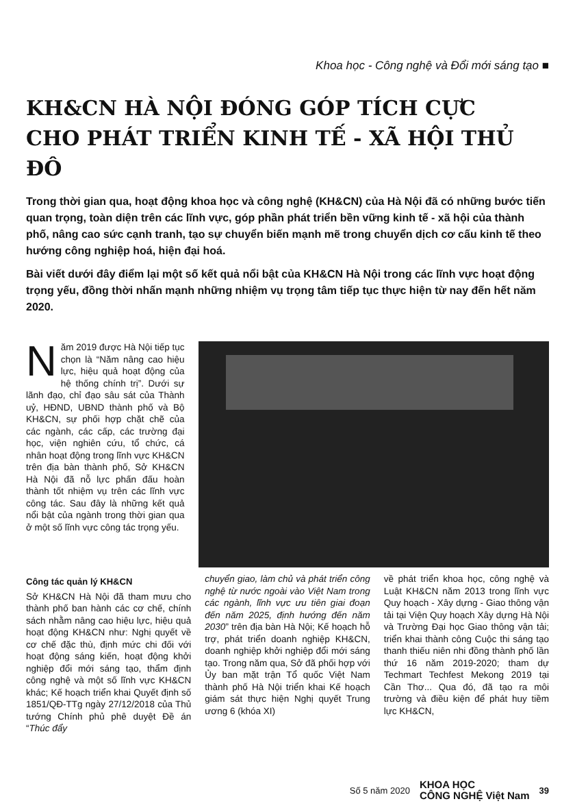Khoa học - Công nghệ và Đổi mới sáng tạo ■
KH&CN HÀ NỘI ĐÓNG GÓP TÍCH CỰC
CHO PHÁT TRIỂN KINH TẾ - XÃ HỘI THỦ ĐÔ
Trong thời gian qua, hoạt động khoa học và công nghệ (KH&CN) của Hà Nội đã có những bước tiến quan trọng, toàn diện trên các lĩnh vực, góp phần phát triển bền vững kinh tế - xã hội của thành phố, nâng cao sức cạnh tranh, tạo sự chuyển biến mạnh mẽ trong chuyển dịch cơ cấu kinh tế theo hướng công nghiệp hoá, hiện đại hoá.
Bài viết dưới đây điểm lại một số kết quả nổi bật của KH&CN Hà Nội trong các lĩnh vực hoạt động trọng yếu, đồng thời nhấn mạnh những nhiệm vụ trọng tâm tiếp tục thực hiện từ nay đến hết năm 2020.
Năm 2019 được Hà Nội tiếp tục chọn là “Năm nâng cao hiệu lực, hiệu quả hoạt động của hệ thống chính trị”. Dưới sự lãnh đạo, chỉ đạo sâu sát của Thành uỷ, HĐND, UBND thành phố và Bộ KH&CN, sự phối hợp chặt chẽ của các ngành, các cấp, các trường đại học, viện nghiên cứu, tổ chức, cá nhân hoạt động trong lĩnh vực KH&CN trên địa bàn thành phố, Sở KH&CN Hà Nội đã nỗ lực phấn đấu hoàn thành tốt nhiệm vụ trên các lĩnh vực công tác. Sau đây là những kết quả nổi bật của ngành trong thời gian qua ở một số lĩnh vực công tác trọng yếu.
Công tác quản lý KH&CN
Sở KH&CN Hà Nội đã tham mưu cho thành phố ban hành các cơ chế, chính sách nhằm nâng cao hiệu lực, hiệu quả hoạt động KH&CN như: Nghị quyết về cơ chế đặc thù, định mức chi đối với hoạt động sáng kiến, hoạt động khởi nghiệp đổi mới sáng tạo, thẩm định công nghệ và một số lĩnh vực KH&CN khác; Kế hoạch triển khai Quyết định số 1851/QĐ-TTg ngày 27/12/2018 của Thủ tướng Chính phủ phê duyệt Đề án “Thúc đẩy
chuyển giao, làm chủ và phát triển công nghệ từ nước ngoài vào Việt Nam trong các ngành, lĩnh vực ưu tiên giai đoạn đến năm 2025, định hướng đến năm 2030” trên địa bàn Hà Nội; Kế hoạch hỗ trợ, phát triển doanh nghiệp KH&CN, doanh nghiệp khởi nghiệp đổi mới sáng tạo. Trong năm qua, Sở đã phối hợp với Ủy ban mặt trận Tổ quốc Việt Nam thành phố Hà Nội triển khai Kế hoạch giám sát thực hiện Nghị quyết Trung ương 6 (khóa XI)
về phát triển khoa học, công nghệ và Luật KH&CN năm 2013 trong lĩnh vực Quy hoạch - Xây dựng - Giao thông vận tải tại Viện Quy hoạch Xây dựng Hà Nội và Trường Đại học Giao thông vận tải; triển khai thành công Cuộc thi sáng tạo thanh thiếu niên nhi đồng thành phố lần thứ 16 năm 2019-2020; tham dự Techmart Techfest Mekong 2019 tại Cần Thơ... Qua đó, đã tạo ra môi trường và điều kiện để phát huy tiềm lực KH&CN,
Số 5 năm 2020 KHOA HỌC
CÔNG NGHỆ Việt Nam 39